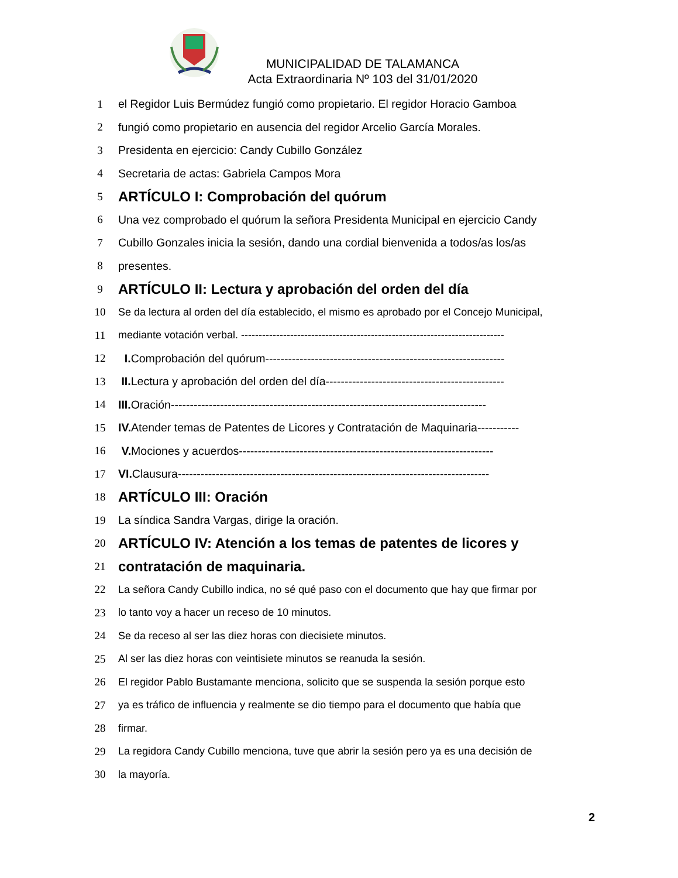MUNICIPALIDAD DE TALAMANCA
Acta Extraordinaria Nº 103 del 31/01/2020
1 el Regidor Luis Bermúdez fungió como propietario. El regidor Horacio Gamboa
2 fungió como propietario en ausencia del regidor Arcelio García Morales.
3 Presidenta en ejercicio: Candy Cubillo González
4 Secretaria de actas: Gabriela Campos Mora
5 ARTÍCULO I: Comprobación del quórum
6 Una vez comprobado el quórum la señora Presidenta Municipal en ejercicio Candy
7 Cubillo Gonzales inicia la sesión, dando una cordial bienvenida a todos/as los/as
8 presentes.
9 ARTÍCULO II: Lectura y aprobación del orden del día
10 Se da lectura al orden del día establecido, el mismo es aprobado por el Concejo Municipal,
11 mediante votación verbal. ---------------------------------------------------------------------------
12 I. Comprobación del quórum---------------------------------------------------------------
13 II. Lectura y aprobación del orden del día-----------------------------------------------
14 III. Oración-----------------------------------------------------------------------------------
15 IV. Atender temas de Patentes de Licores y Contratación de Maquinaria-----------
16 V. Mociones y acuerdos-------------------------------------------------------------------
17 VI. Clausura----------------------------------------------------------------------------------
18 ARTÍCULO III: Oración
19 La síndica Sandra Vargas, dirige la oración.
20 ARTÍCULO IV: Atención a los temas de patentes de licores y
21 contratación de maquinaria.
22 La señora Candy Cubillo indica, no sé qué paso con el documento que hay que firmar por
23 lo tanto voy a hacer un receso de 10 minutos.
24 Se da receso al ser las diez horas con diecisiete minutos.
25 Al ser las diez horas con veintisiete minutos se reanuda la sesión.
26 El regidor Pablo Bustamante menciona, solicito que se suspenda la sesión porque esto
27 ya es tráfico de influencia y realmente se dio tiempo para el documento que había que
28 firmar.
29 La regidora Candy Cubillo menciona, tuve que abrir la sesión pero ya es una decisión de
30 la mayoría.
2